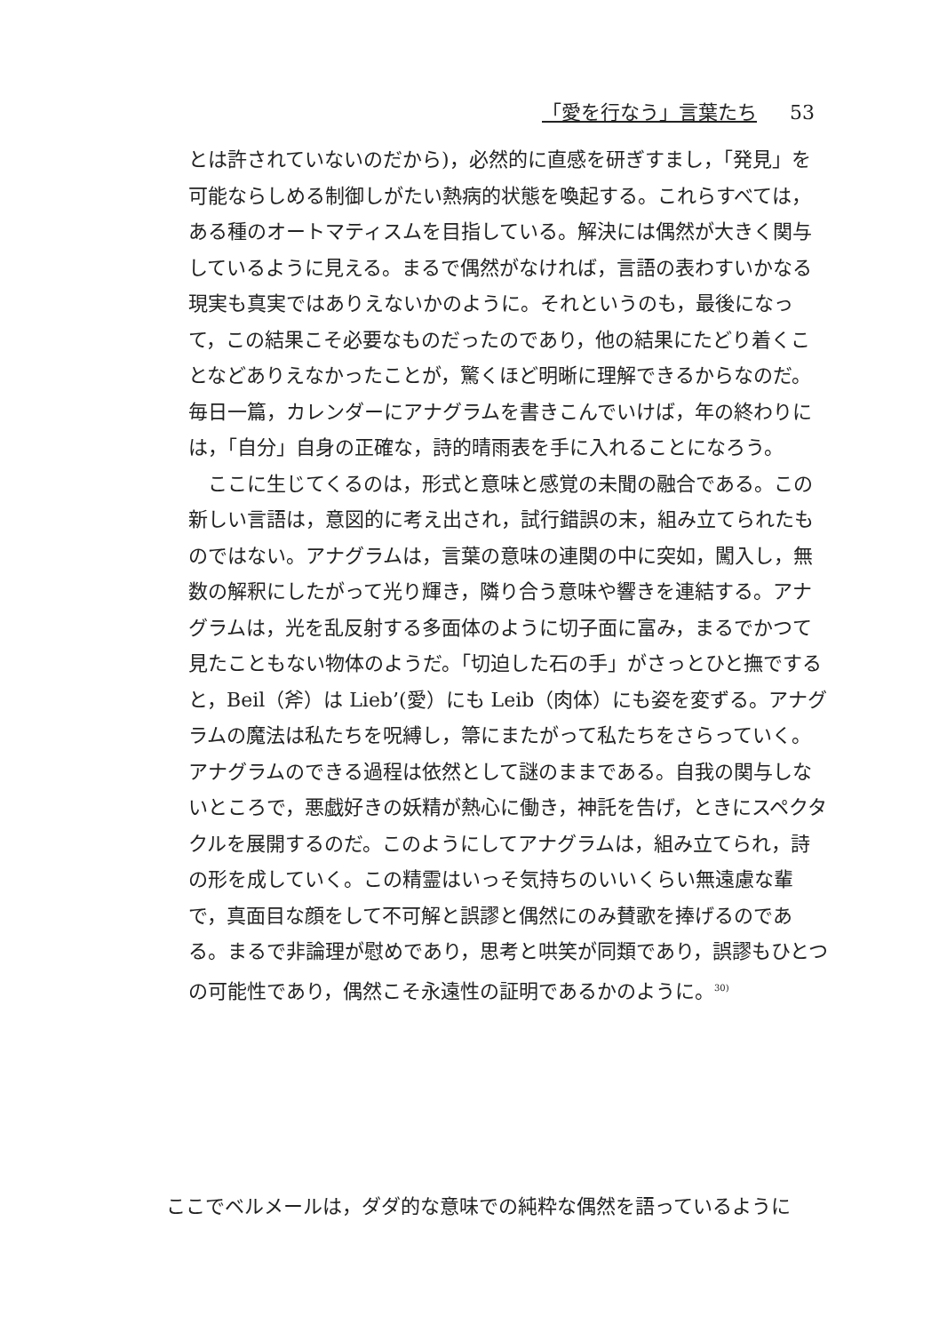「愛を行なう」言葉たち 53
とは許されていないのだから)，必然的に直感を研ぎすまし，「発見」を可能ならしめる制御しがたい熱病的状態を喚起する。これらすべては，ある種のオートマティスムを目指している。解決には偶然が大きく関与しているように見える。まるで偶然がなければ，言語の表わすいかなる現実も真実ではありえないかのように。それというのも，最後になって，この結果こそ必要なものだったのであり，他の結果にたどり着くことなどありえなかったことが，驚くほど明晰に理解できるからなのだ。毎日一篇，カレンダーにアナグラムを書きこんでいけば，年の終わりには，「自分」自身の正確な，詩的晴雨表を手に入れることになろう。
　ここに生じてくるのは，形式と意味と感覚の未聞の融合である。この新しい言語は，意図的に考え出され，試行錯誤の末，組み立てられたものではない。アナグラムは，言葉の意味の連関の中に突如，闖入し，無数の解釈にしたがって光り輝き，隣り合う意味や響きを連結する。アナグラムは，光を乱反射する多面体のように切子面に富み，まるでかつて見たこともない物体のようだ。「切迫した石の手」がさっとひと撫ですると，Beil（斧）は Lieb’(愛）にも Leib（肉体）にも姿を変ずる。アナグラムの魔法は私たちを呪縛し，箒にまたがって私たちをさらっていく。アナグラムのできる過程は依然として謎のままである。自我の関与しないところで，悪戯好きの妖精が熱心に働き，神託を告げ，ときにスペクタクルを展開するのだ。このようにしてアナグラムは，組み立てられ，詩の形を成していく。この精霊はいっそ気持ちのいいくらい無遠慮な輩で，真面目な顔をして不可解と誤謬と偶然にのみ賛歌を捧げるのである。まるで非論理が慰めであり，思考と哄笑が同類であり，誤謬もひとつの可能性であり，偶然こそ永遠性の証明であるかのように。<sup>30)</sup>
ここでベルメールは，ダダ的な意味での純粋な偶然を語っているように